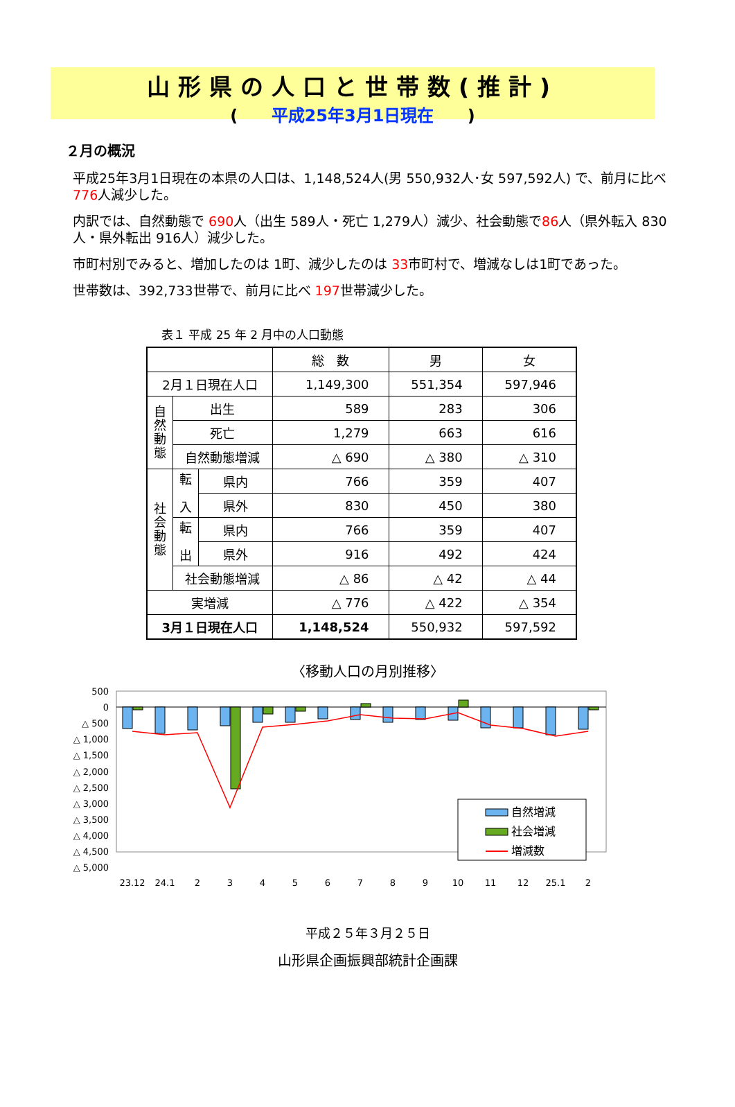山形県の人口と世帯数(推計)
( 平成25年3月1日現在 )
２月の概況
平成25年3月1日現在の本県の人口は、1,148,524人(男 550,932人･女 597,592人) で、前月に比べ 776人減少した。
内訳では、自然動態で 690人（出生 589人・死亡 1,279人）減少、社会動態で86人（県外転入 830人・県外転出 916人）減少した。
市町村別でみると、増加したのは 1町、減少したのは 33市町村で、増減なしは1町であった。
世帯数は、392,733世帯で、前月に比べ 197世帯減少した。
表１ 平成 25 年 2 月中の人口動態
| | | | 総 数 | 男 | 女 |
| --- | --- | --- | --- | --- | --- |
| 2月１日現在人口 | | | 1,149,300 | 551,354 | 597,946 |
| 自 然 動 態 | 出生 | | 589 | 283 | 306 |
| | 死亡 | | 1,279 | 663 | 616 |
| | 自然動態増減 | | △ 690 | △ 380 | △ 310 |
| 社 会 動 態 | 転 入 | 県内 | 766 | 359 | 407 |
| | | 県外 | 830 | 450 | 380 |
| | 転 出 | 県内 | 766 | 359 | 407 |
| | | 県外 | 916 | 492 | 424 |
| | 社会動態増減 | | △ 86 | △ 42 | △ 44 |
| 実増減 | | | △ 776 | △ 422 | △ 354 |
| 3月１日現在人口 | | | 1,148,524 | 550,932 | 597,592 |
〈移動人口の月別推移〉
500
0
△ 500
△ 1,000
△ 1,500
△ 2,000
△ 2,500
△ 3,000
△ 3,500
△ 4,000
△ 4,500
△ 5,000
23.12
24.1
2
3
4
5
6
7
8
9
10
11
12
25.1
2
自然増減
社会増減
増減数
平成２５年３月２５日
山形県企画振興部統計企画課